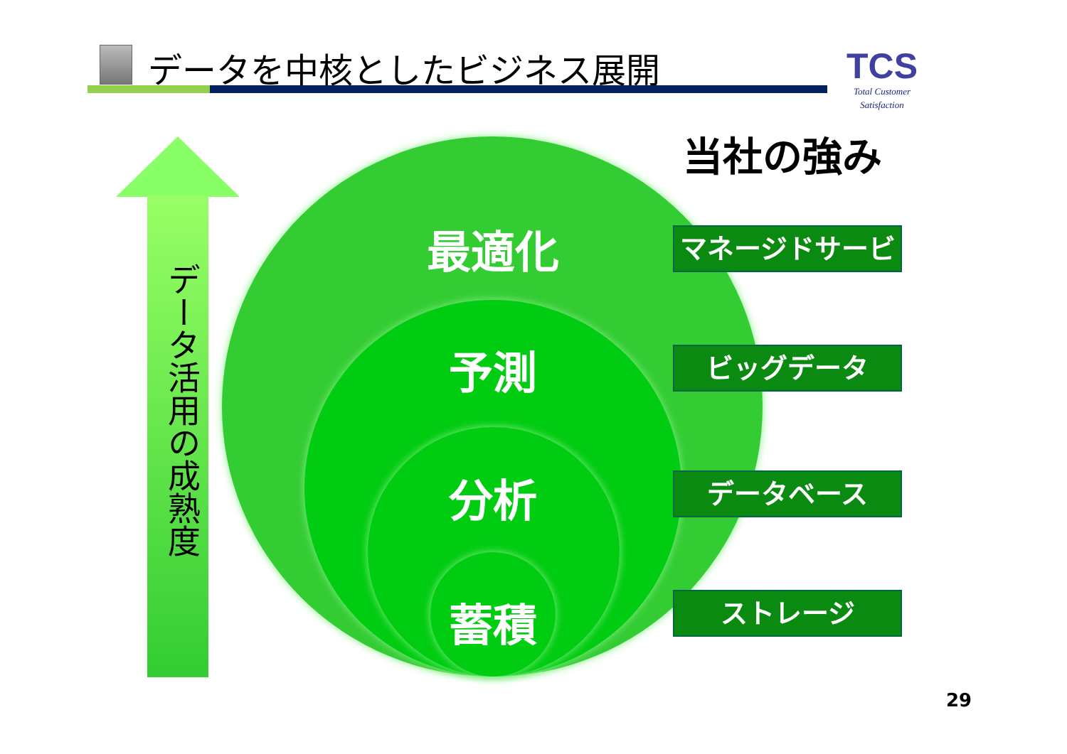データを中核としたビジネス展開
TCS
Total Customer Satisfaction
データ活用の成熟度
最適化
予測
分析
蓄積
当社の強み
マネージドサービス
ビッグデータ
データベース
ストレージ
29